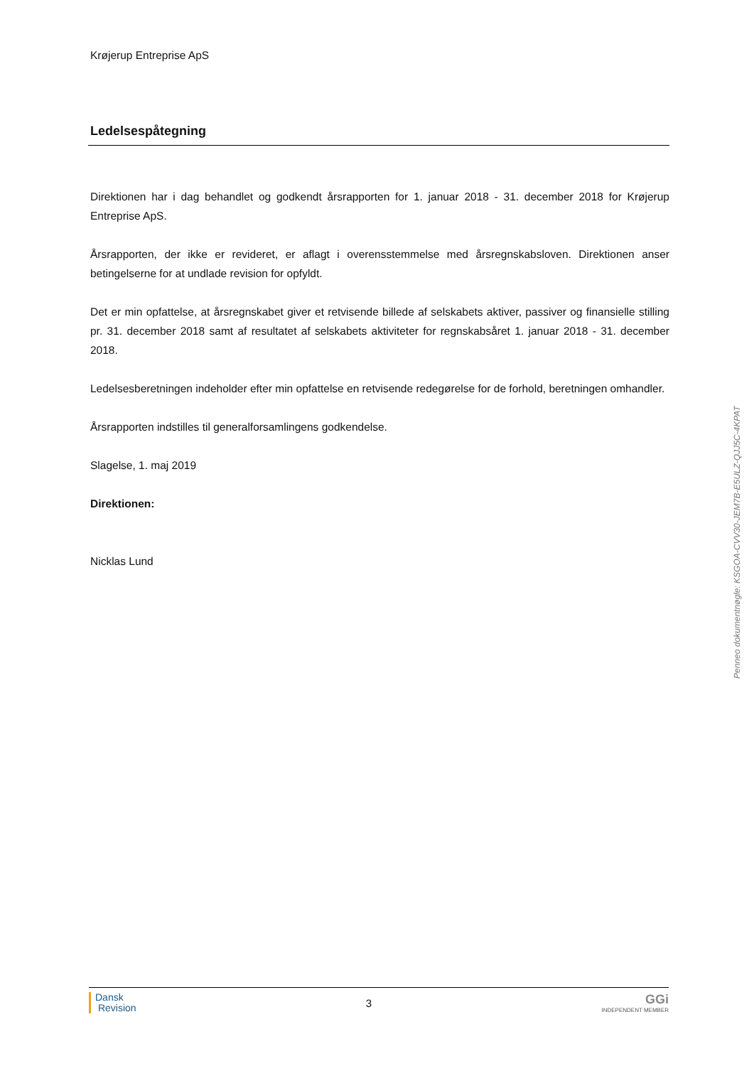Krøjerup Entreprise ApS
Ledelsespåtegning
Direktionen har i dag behandlet og godkendt årsrapporten for 1. januar 2018 - 31. december 2018 for Krøjerup Entreprise ApS.
Årsrapporten, der ikke er revideret, er aflagt i overensstemmelse med årsregnskabsloven. Direktionen anser betingelserne for at undlade revision for opfyldt.
Det er min opfattelse, at årsregnskabet giver et retvisende billede af selskabets aktiver, passiver og finansielle stilling pr. 31. december 2018 samt af resultatet af selskabets aktiviteter for regnskabsåret 1. januar 2018 - 31. december 2018.
Ledelsesberetningen indeholder efter min opfattelse en retvisende redegørelse for de forhold, beretningen omhandler.
Årsrapporten indstilles til generalforsamlingens godkendelse.
Slagelse, 1. maj 2019
Direktionen:
Nicklas Lund
Penneo dokumentnøgle: KSGOA-CVV30-JEM7B-E5ULZ-QJJ5C-4KPAT
Dansk
Revision
3
GGi
INDEPENDENT MEMBER